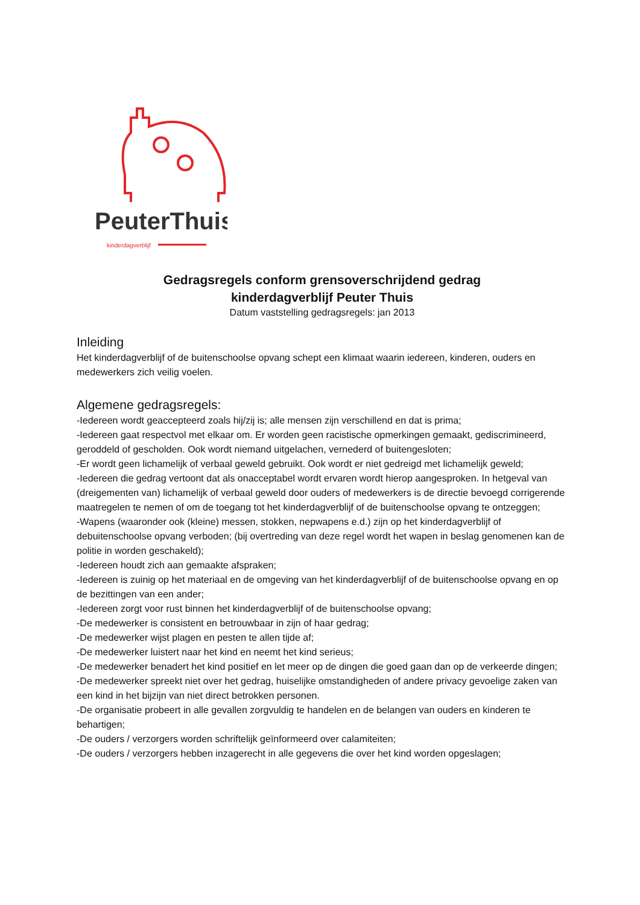PeuterThuis
kinderdagverblijf
Gedragsregels conform grensoverschrijdend gedrag
kinderdagverblijf Peuter Thuis
Datum vaststelling gedragsregels: jan 2013
Inleiding
Het kinderdagverblijf of de buitenschoolse opvang schept een klimaat waarin iedereen, kinderen, ouders en medewerkers zich veilig voelen.
Algemene gedragsregels:
-Iedereen wordt geaccepteerd zoals hij/zij is; alle mensen zijn verschillend en dat is prima;
-Iedereen gaat respectvol met elkaar om. Er worden geen racistische opmerkingen gemaakt, gediscrimineerd, geroddeld of gescholden. Ook wordt niemand uitgelachen, vernederd of buitengesloten;
-Er wordt geen lichamelijk of verbaal geweld gebruikt. Ook wordt er niet gedreigd met lichamelijk geweld;
-Iedereen die gedrag vertoont dat als onacceptabel wordt ervaren wordt hierop aangesproken. In hetgeval van (dreigementen van) lichamelijk of verbaal geweld door ouders of medewerkers is de directie bevoegd corrigerende maatregelen te nemen of om de toegang tot het kinderdagverblijf of de buitenschoolse opvang te ontzeggen;
-Wapens (waaronder ook (kleine) messen, stokken, nepwapens e.d.) zijn op het kinderdagverblijf of debuitenschoolse opvang verboden; (bij overtreding van deze regel wordt het wapen in beslag genomenen kan de politie in worden geschakeld);
-Iedereen houdt zich aan gemaakte afspraken;
-Iedereen is zuinig op het materiaal en de omgeving van het kinderdagverblijf of de buitenschoolse opvang en op de bezittingen van een ander;
-Iedereen zorgt voor rust binnen het kinderdagverblijf of de buitenschoolse opvang;
-De medewerker is consistent en betrouwbaar in zijn of haar gedrag;
-De medewerker wijst plagen en pesten te allen tijde af;
-De medewerker luistert naar het kind en neemt het kind serieus;
-De medewerker benadert het kind positief en let meer op de dingen die goed gaan dan op de verkeerde dingen;
-De medewerker spreekt niet over het gedrag, huiselijke omstandigheden of andere privacy gevoelige zaken van een kind in het bijzijn van niet direct betrokken personen.
-De organisatie probeert in alle gevallen zorgvuldig te handelen en de belangen van ouders en kinderen te behartigen;
-De ouders / verzorgers worden schriftelijk geïnformeerd over calamiteiten;
-De ouders / verzorgers hebben inzagerecht in alle gegevens die over het kind worden opgeslagen;